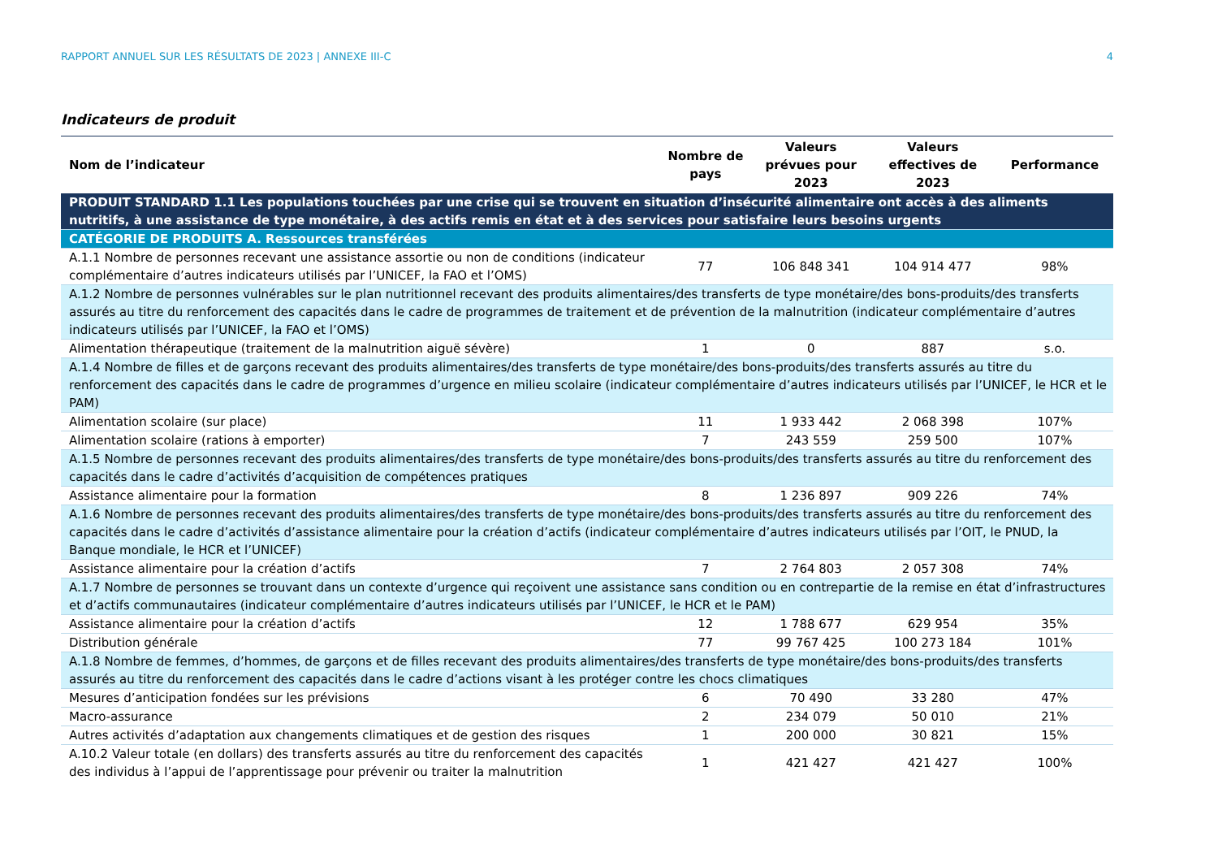RAPPORT ANNUEL SUR LES RÉSULTATS DE 2023 | ANNEXE III-C 4
Indicateurs de produit
| Nom de l’indicateur | Nombre de pays | Valeurs prévues pour 2023 | Valeurs effectives de 2023 | Performance |
| --- | --- | --- | --- | --- |
| PRODUIT STANDARD 1.1 Les populations touchées par une crise qui se trouvent en situation d’insécurité alimentaire ont accès à des aliments nutritifs, à une assistance de type monétaire, à des actifs remis en état et à des services pour satisfaire leurs besoins urgents | | | | |
| CATÉGORIE DE PRODUITS A. Ressources transférées | | | | |
| A.1.1 Nombre de personnes recevant une assistance assortie ou non de conditions (indicateur complémentaire d’autres indicateurs utilisés par l’UNICEF, la FAO et l’OMS) | 77 | 106 848 341 | 104 914 477 | 98% |
| A.1.2 Nombre de personnes vulnérables sur le plan nutritionnel recevant des produits alimentaires/des transferts de type monétaire/des bons-produits/des transferts assurés au titre du renforcement des capacités dans le cadre de programmes de traitement et de prévention de la malnutrition (indicateur complémentaire d’autres indicateurs utilisés par l’UNICEF, la FAO et l’OMS) | | | | |
| Alimentation thérapeutique (traitement de la malnutrition aiguë sévère) | 1 | 0 | 887 | s.o. |
| A.1.4 Nombre de filles et de garçons recevant des produits alimentaires/des transferts de type monétaire/des bons-produits/des transferts assurés au titre du renforcement des capacités dans le cadre de programmes d’urgence en milieu scolaire (indicateur complémentaire d’autres indicateurs utilisés par l’UNICEF, le HCR et le PAM) | | | | |
| Alimentation scolaire (sur place) | 11 | 1 933 442 | 2 068 398 | 107% |
| Alimentation scolaire (rations à emporter) | 7 | 243 559 | 259 500 | 107% |
| A.1.5 Nombre de personnes recevant des produits alimentaires/des transferts de type monétaire/des bons-produits/des transferts assurés au titre du renforcement des capacités dans le cadre d’activités d’acquisition de compétences pratiques | | | | |
| Assistance alimentaire pour la formation | 8 | 1 236 897 | 909 226 | 74% |
| A.1.6 Nombre de personnes recevant des produits alimentaires/des transferts de type monétaire/des bons-produits/des transferts assurés au titre du renforcement des capacités dans le cadre d’activités d’assistance alimentaire pour la création d’actifs (indicateur complémentaire d’autres indicateurs utilisés par l’OIT, le PNUD, la Banque mondiale, le HCR et l’UNICEF) | | | | |
| Assistance alimentaire pour la création d’actifs | 7 | 2 764 803 | 2 057 308 | 74% |
| A.1.7 Nombre de personnes se trouvant dans un contexte d’urgence qui reçoivent une assistance sans condition ou en contrepartie de la remise en état d’infrastructures et d’actifs communautaires (indicateur complémentaire d’autres indicateurs utilisés par l’UNICEF, le HCR et le PAM) | | | | |
| Assistance alimentaire pour la création d’actifs | 12 | 1 788 677 | 629 954 | 35% |
| Distribution générale | 77 | 99 767 425 | 100 273 184 | 101% |
| A.1.8 Nombre de femmes, d’hommes, de garçons et de filles recevant des produits alimentaires/des transferts de type monétaire/des bons-produits/des transferts assurés au titre du renforcement des capacités dans le cadre d’actions visant à les protéger contre les chocs climatiques | | | | |
| Mesures d’anticipation fondées sur les prévisions | 6 | 70 490 | 33 280 | 47% |
| Macro-assurance | 2 | 234 079 | 50 010 | 21% |
| Autres activités d’adaptation aux changements climatiques et de gestion des risques | 1 | 200 000 | 30 821 | 15% |
| A.10.2 Valeur totale (en dollars) des transferts assurés au titre du renforcement des capacités des individus à l’appui de l’apprentissage pour prévenir ou traiter la malnutrition | 1 | 421 427 | 421 427 | 100% |